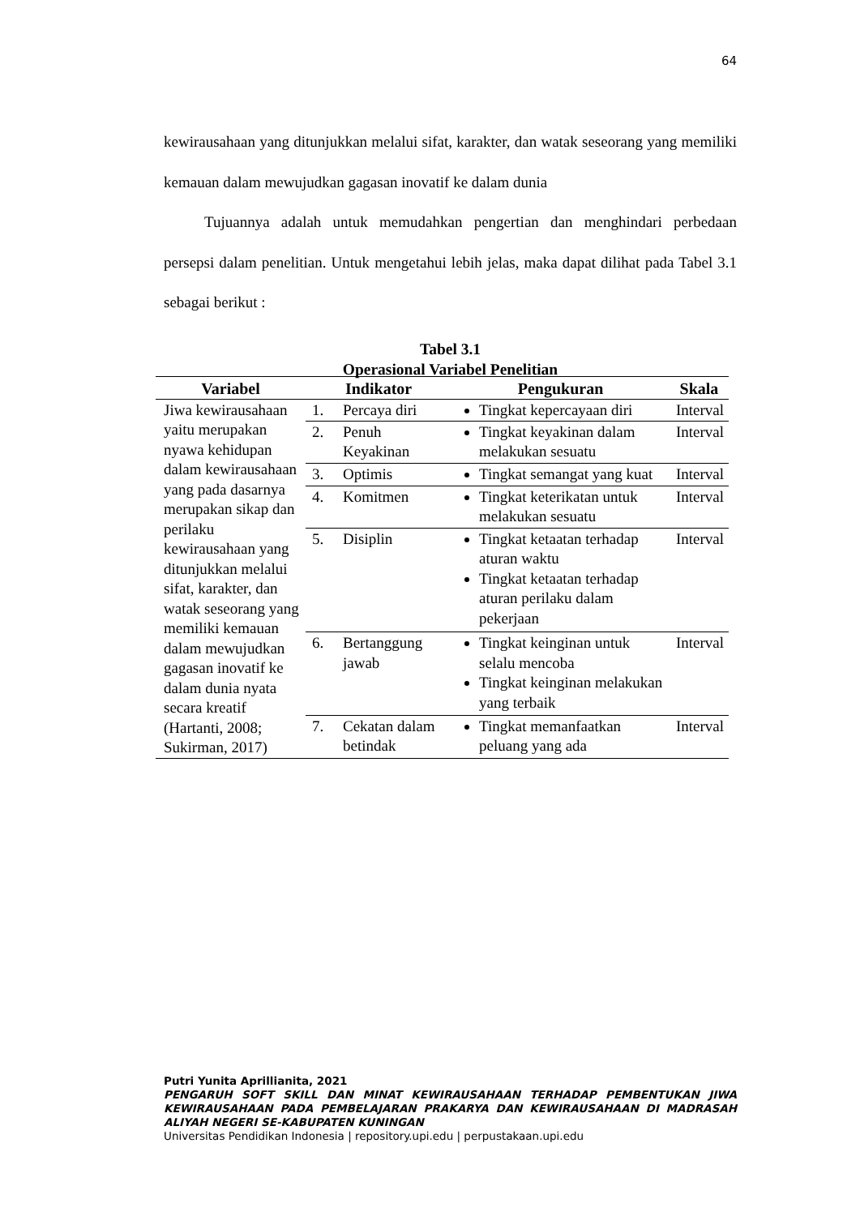64
kewirausahaan yang ditunjukkan melalui sifat, karakter, dan watak seseorang yang memiliki kemauan dalam mewujudkan gagasan inovatif ke dalam dunia
Tujuannya adalah untuk memudahkan pengertian dan menghindari perbedaan persepsi dalam penelitian. Untuk mengetahui lebih jelas, maka dapat dilihat pada Tabel 3.1 sebagai berikut :
Tabel 3.1
Operasional Variabel Penelitian
| Variabel | Indikator | | Pengukuran | Skala |
| --- | --- | --- | --- | --- |
| Jiwa kewirausahaan yaitu merupakan nyawa kehidupan dalam kewirausahaan yang pada dasarnya merupakan sikap dan perilaku kewirausahaan yang ditunjukkan melalui sifat, karakter, dan watak seseorang yang memiliki kemauan dalam mewujudkan gagasan inovatif ke dalam dunia nyata secara kreatif (Hartanti, 2008; Sukirman, 2017) | 1. | Percaya diri | Tingkat kepercayaan diri | Interval |
| | 2. | Penuh Keyakinan | Tingkat keyakinan dalam melakukan sesuatu | Interval |
| | 3. | Optimis | Tingkat semangat yang kuat | Interval |
| | 4. | Komitmen | Tingkat keterikatan untuk melakukan sesuatu | Interval |
| | 5. | Disiplin | Tingkat ketaatan terhadap aturan waktu Tingkat ketaatan terhadap aturan perilaku dalam pekerjaan | Interval |
| | 6. | Bertanggung jawab | Tingkat keinginan untuk selalu mencoba Tingkat keinginan melakukan yang terbaik | Interval |
| | 7. | Cekatan dalam betindak | Tingkat memanfaatkan peluang yang ada | Interval |
Putri Yunita Aprillianita, 2021
PENGARUH SOFT SKILL DAN MINAT KEWIRAUSAHAAN TERHADAP PEMBENTUKAN JIWA KEWIRAUSAHAAN PADA PEMBELAJARAN PRAKARYA DAN KEWIRAUSAHAAN DI MADRASAH ALIYAH NEGERI SE-KABUPATEN KUNINGAN
Universitas Pendidikan Indonesia | repository.upi.edu | perpustakaan.upi.edu